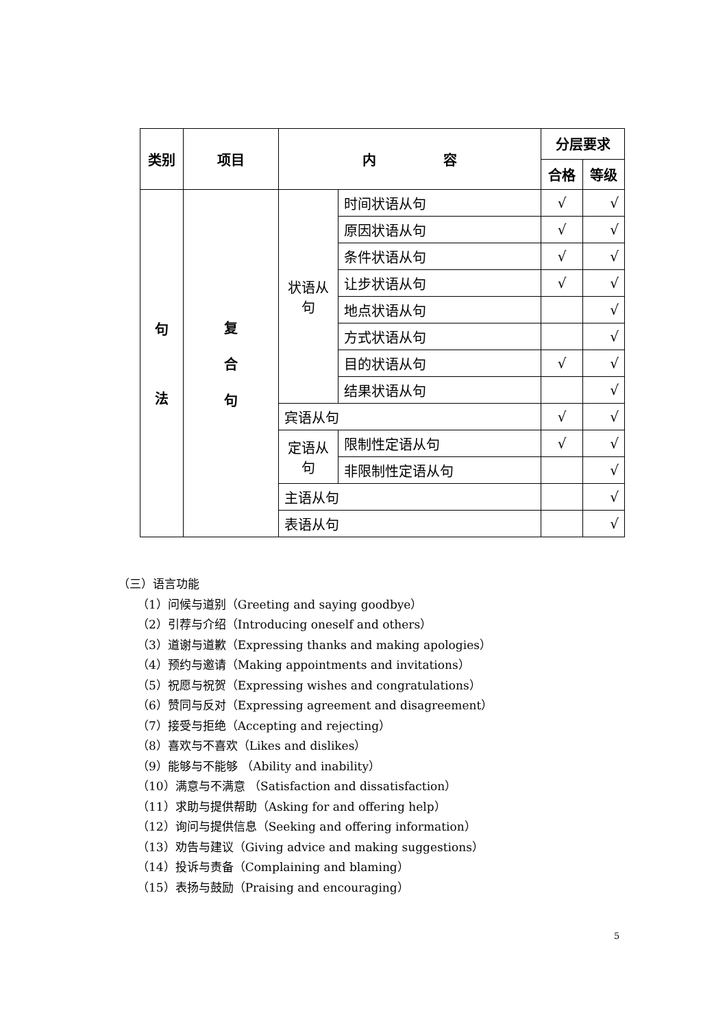| 类别 | 项目 | 内 容 | | 分层要求 | |
| --- | --- | --- | --- | --- | --- |
| | | | | 合格 | 等级 |
| 句 法 | 复 合 句 | 状语从 句 | 时间状语从句 | √ | √ |
| | | | 原因状语从句 | √ | √ |
| | | | 条件状语从句 | √ | √ |
| | | | 让步状语从句 | √ | √ |
| | | | 地点状语从句 | | √ |
| | | | 方式状语从句 | | √ |
| | | | 目的状语从句 | √ | √ |
| | | | 结果状语从句 | | √ |
| | | 宾语从句 | | √ | √ |
| | | 定语从 句 | 限制性定语从句 | √ | √ |
| | | | 非限制性定语从句 | | √ |
| | | 主语从句 | | | √ |
| | | 表语从句 | | | √ |
（三）语言功能
（1）问候与道别（Greeting and saying goodbye）
（2）引荐与介绍（Introducing oneself and others）
（3）道谢与道歉（Expressing thanks and making apologies）
（4）预约与邀请（Making appointments and invitations）
（5）祝愿与祝贺（Expressing wishes and congratulations）
（6）赞同与反对（Expressing agreement and disagreement）
（7）接受与拒绝（Accepting and rejecting）
（8）喜欢与不喜欢（Likes and dislikes）
（9）能够与不能够 （Ability and inability）
（10）满意与不满意 （Satisfaction and dissatisfaction）
（11）求助与提供帮助（Asking for and offering help）
（12）询问与提供信息（Seeking and offering information）
（13）劝告与建议（Giving advice and making suggestions）
（14）投诉与责备（Complaining and blaming）
（15）表扬与鼓励（Praising and encouraging）
5